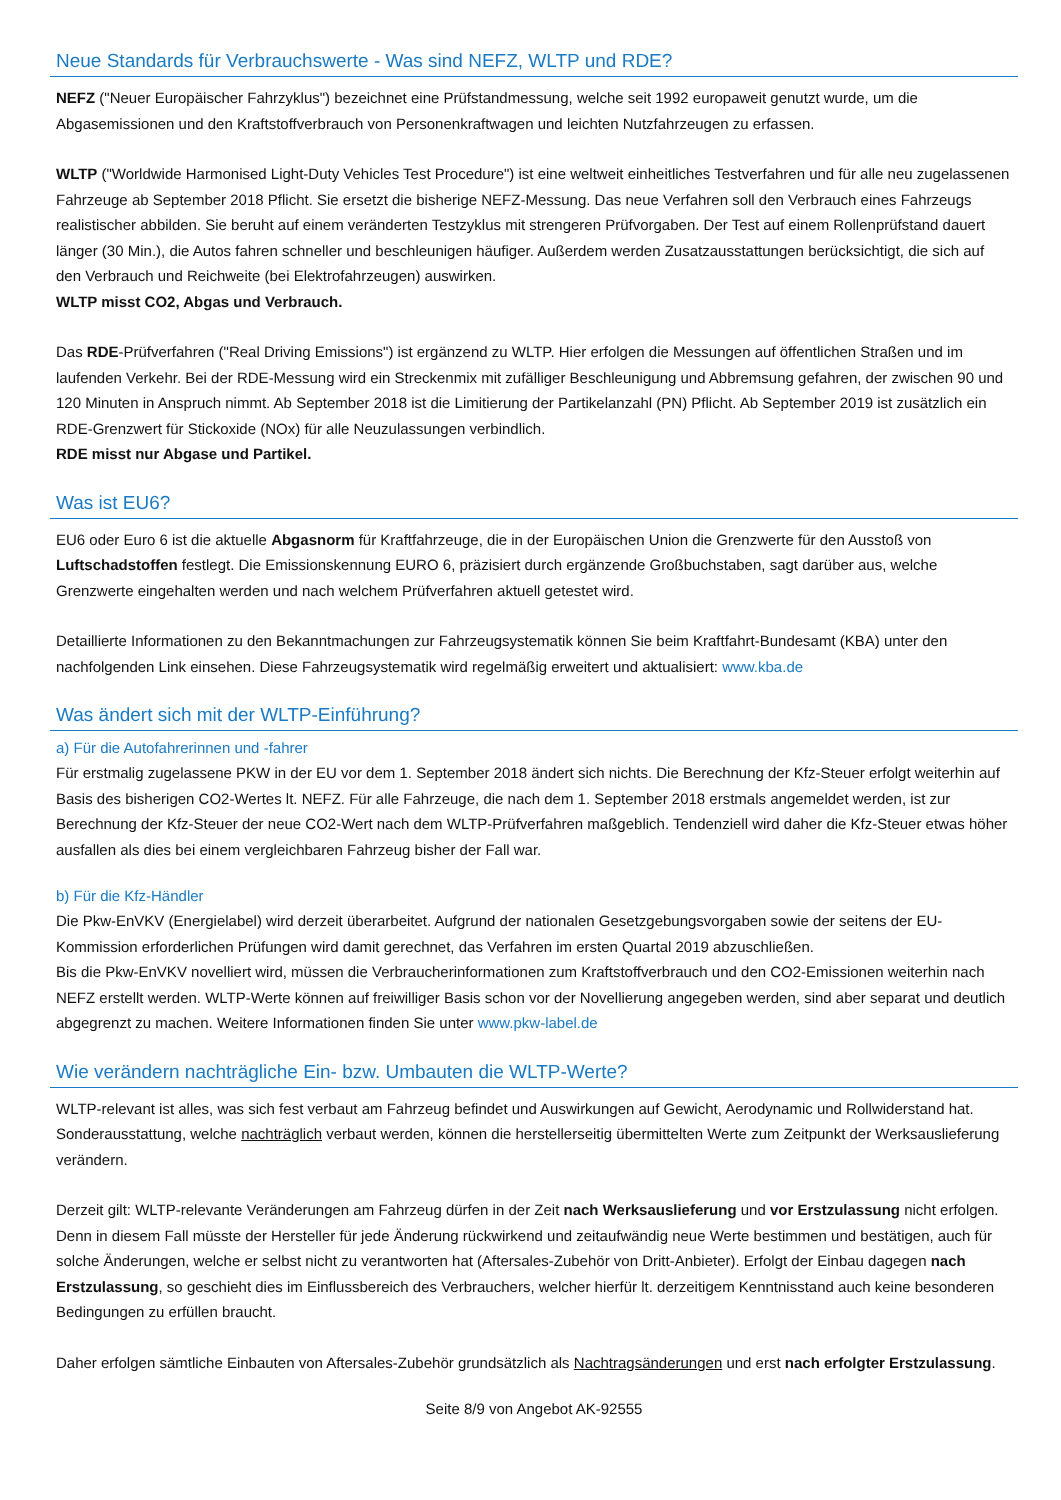Neue Standards für Verbrauchswerte - Was sind NEFZ, WLTP und RDE?
NEFZ ("Neuer Europäischer Fahrzyklus") bezeichnet eine Prüfstandmessung, welche seit 1992 europaweit genutzt wurde, um die Abgasemissionen und den Kraftstoffverbrauch von Personenkraftwagen und leichten Nutzfahrzeugen zu erfassen.
WLTP ("Worldwide Harmonised Light-Duty Vehicles Test Procedure") ist eine weltweit einheitliches Testverfahren und für alle neu zugelassenen Fahrzeuge ab September 2018 Pflicht. Sie ersetzt die bisherige NEFZ-Messung. Das neue Verfahren soll den Verbrauch eines Fahrzeugs realistischer abbilden. Sie beruht auf einem veränderten Testzyklus mit strengeren Prüfvorgaben. Der Test auf einem Rollenprüfstand dauert länger (30 Min.), die Autos fahren schneller und beschleunigen häufiger. Außerdem werden Zusatzausstattungen berücksichtigt, die sich auf den Verbrauch und Reichweite (bei Elektrofahrzeugen) auswirken.
WLTP misst CO2, Abgas und Verbrauch.
Das RDE-Prüfverfahren ("Real Driving Emissions") ist ergänzend zu WLTP. Hier erfolgen die Messungen auf öffentlichen Straßen und im laufenden Verkehr. Bei der RDE-Messung wird ein Streckenmix mit zufälliger Beschleunigung und Abbremsung gefahren, der zwischen 90 und 120 Minuten in Anspruch nimmt. Ab September 2018 ist die Limitierung der Partikelanzahl (PN) Pflicht. Ab September 2019 ist zusätzlich ein RDE-Grenzwert für Stickoxide (NOx) für alle Neuzulassungen verbindlich.
RDE misst nur Abgase und Partikel.
Was ist EU6?
EU6 oder Euro 6 ist die aktuelle Abgasnorm für Kraftfahrzeuge, die in der Europäischen Union die Grenzwerte für den Ausstoß von Luftschadstoffen festlegt. Die Emissionskennung EURO 6, präzisiert durch ergänzende Großbuchstaben, sagt darüber aus, welche Grenzwerte eingehalten werden und nach welchem Prüfverfahren aktuell getestet wird.
Detaillierte Informationen zu den Bekanntmachungen zur Fahrzeugsystematik können Sie beim Kraftfahrt-Bundesamt (KBA) unter den nachfolgenden Link einsehen. Diese Fahrzeugsystematik wird regelmäßig erweitert und aktualisiert: www.kba.de
Was ändert sich mit der WLTP-Einführung?
a) Für die Autofahrerinnen und -fahrer
Für erstmalig zugelassene PKW in der EU vor dem 1. September 2018 ändert sich nichts. Die Berechnung der Kfz-Steuer erfolgt weiterhin auf Basis des bisherigen CO2-Wertes lt. NEFZ. Für alle Fahrzeuge, die nach dem 1. September 2018 erstmals angemeldet werden, ist zur Berechnung der Kfz-Steuer der neue CO2-Wert nach dem WLTP-Prüfverfahren maßgeblich. Tendenziell wird daher die Kfz-Steuer etwas höher ausfallen als dies bei einem vergleichbaren Fahrzeug bisher der Fall war.
b) Für die Kfz-Händler
Die Pkw-EnVKV (Energielabel) wird derzeit überarbeitet. Aufgrund der nationalen Gesetzgebungsvorgaben sowie der seitens der EU-Kommission erforderlichen Prüfungen wird damit gerechnet, das Verfahren im ersten Quartal 2019 abzuschließen.
Bis die Pkw-EnVKV novelliert wird, müssen die Verbraucherinformationen zum Kraftstoffverbrauch und den CO2-Emissionen weiterhin nach NEFZ erstellt werden. WLTP-Werte können auf freiwilliger Basis schon vor der Novellierung angegeben werden, sind aber separat und deutlich abgegrenzt zu machen. Weitere Informationen finden Sie unter www.pkw-label.de
Wie verändern nachträgliche Ein- bzw. Umbauten die WLTP-Werte?
WLTP-relevant ist alles, was sich fest verbaut am Fahrzeug befindet und Auswirkungen auf Gewicht, Aerodynamic und Rollwiderstand hat. Sonderausstattung, welche nachträglich verbaut werden, können die herstellerseitig übermittelten Werte zum Zeitpunkt der Werksauslieferung verändern.
Derzeit gilt: WLTP-relevante Veränderungen am Fahrzeug dürfen in der Zeit nach Werksauslieferung und vor Erstzulassung nicht erfolgen. Denn in diesem Fall müsste der Hersteller für jede Änderung rückwirkend und zeitaufwändig neue Werte bestimmen und bestätigen, auch für solche Änderungen, welche er selbst nicht zu verantworten hat (Aftersales-Zubehör von Dritt-Anbieter). Erfolgt der Einbau dagegen nach Erstzulassung, so geschieht dies im Einflussbereich des Verbrauchers, welcher hierfür lt. derzeitigem Kenntnisstand auch keine besonderen Bedingungen zu erfüllen braucht.
Daher erfolgen sämtliche Einbauten von Aftersales-Zubehör grundsätzlich als Nachtragsänderungen und erst nach erfolgter Erstzulassung.
Seite 8/9 von Angebot AK-92555